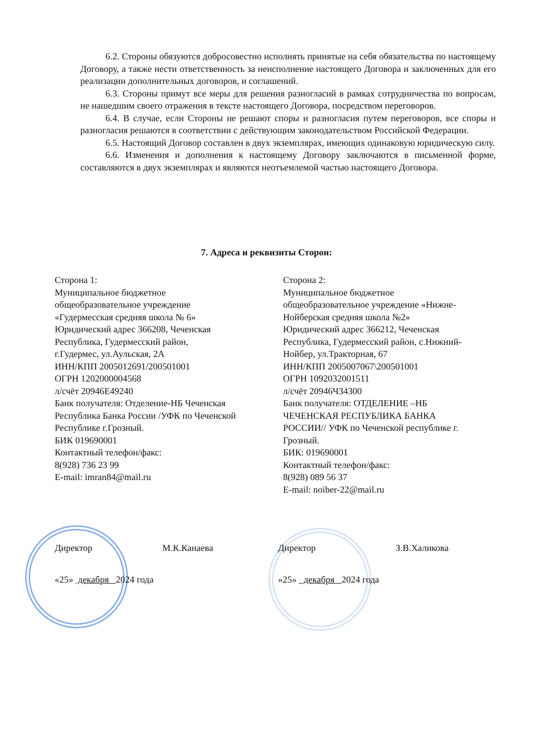6.2. Стороны обязуются добросовестно исполнять принятые на себя обязательства по настоящему Договору, а также нести ответственность за неисполнение настоящего Договора и заключенных для его реализации дополнительных договоров, и соглашений.
6.3. Стороны примут все меры для решения разногласий в рамках сотрудничества по вопросам, не нашедшим своего отражения в тексте настоящего Договора, посредством переговоров.
6.4. В случае, если Стороны не решают споры и разногласия путем переговоров, все споры и разногласия решаются в соответствии с действующим законодательством Российской Федерации.
6.5. Настоящий Договор составлен в двух экземплярах, имеющих одинаковую юридическую силу.
6.6. Изменения и дополнения к настоящему Договору заключаются в письменной форме, составляются в двух экземплярах и являются неотъемлемой частью настоящего Договора.
7. Адреса и реквизиты Сторон:
Сторона 1:
Муниципальное бюджетное
общеобразовательное учреждение
«Гудермесская средняя школа № 6»
Юридический адрес 366208, Чеченская
Республика, Гудермесский район,
г.Гудермес, ул.Аульская, 2А
ИНН/КПП 2005012691/200501001
ОГРН 1202000004568
л/счёт 20946Е49240
Банк получателя: Отделение-НБ Чеченская
Республика Банка России /УФК по Чеченской
Республике г.Грозный.
БИК 019690001
Контактный телефон/факс:
8(928) 736 23 99
E-mail: imran84@mail.ru
Сторона 2:
Муниципальное бюджетное
общеобразовательное учреждение «Нижне-
Нойберская средняя школа №2»
Юридический адрес 366212, Чеченская
Республика, Гудермесский район, с.Нижний-
Нойбер, ул.Тракторная, 67
ИНН/КПП 2005007067\200501001
ОГРН 1092032001511
л/счёт 20946Ч34300
Банк получателя: ОТДЕЛЕНИЕ –НБ
ЧЕЧЕНСКАЯ РЕСПУБЛИКА БАНКА
РОССИИ// УФК по Чеченской республике г.
Грозный.
БИК: 019690001
Контактный телефон/факс:
8(928) 089 56 37
E-mail: noiber-22@mail.ru
Директор М.К.Канаева
«25» декабря 2024 года
Директор З.В.Халикова
«25» декабря 2024 года